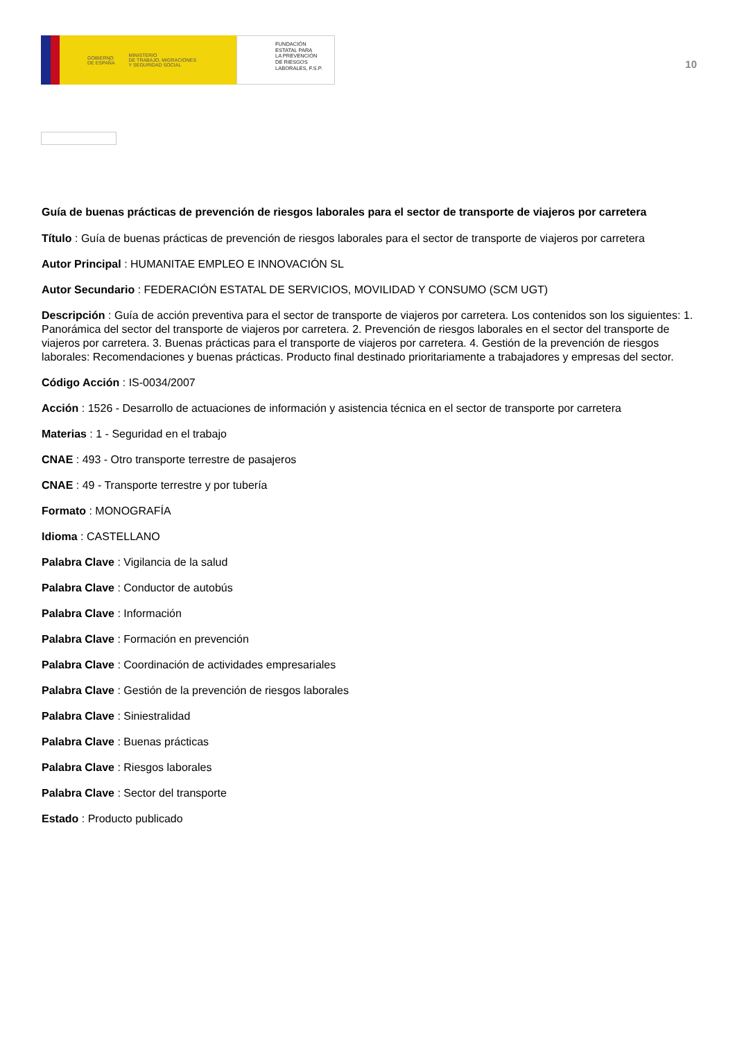GOBIERNO
DE ESPAÑA MINISTERIO
DE TRABAJO, MIGRACIONES
Y SEGURIDAD SOCIAL
FUNDACIÓN
ESTATAL PARA
LA PREVENCIÓN
DE RIESGOS
LABORALES, F.S.P.
10
Guía de buenas prácticas de prevención de riesgos laborales para el sector de transporte de viajeros por carretera
Título : Guía de buenas prácticas de prevención de riesgos laborales para el sector de transporte de viajeros por carretera
Autor Principal : HUMANITAE EMPLEO E INNOVACIÓN SL
Autor Secundario : FEDERACIÓN ESTATAL DE SERVICIOS, MOVILIDAD Y CONSUMO (SCM UGT)
Descripción : Guía de acción preventiva para el sector de transporte de viajeros por carretera. Los contenidos son los siguientes: 1. Panorámica del sector del transporte de viajeros por carretera. 2. Prevención de riesgos laborales en el sector del transporte de viajeros por carretera. 3. Buenas prácticas para el transporte de viajeros por carretera. 4. Gestión de la prevención de riesgos laborales: Recomendaciones y buenas prácticas. Producto final destinado prioritariamente a trabajadores y empresas del sector.
Código Acción : IS-0034/2007
Acción : 1526 - Desarrollo de actuaciones de información y asistencia técnica en el sector de transporte por carretera
Materias : 1 - Seguridad en el trabajo
CNAE : 493 - Otro transporte terrestre de pasajeros
CNAE : 49 - Transporte terrestre y por tubería
Formato : MONOGRAFÍA
Idioma : CASTELLANO
Palabra Clave : Vigilancia de la salud
Palabra Clave : Conductor de autobús
Palabra Clave : Información
Palabra Clave : Formación en prevención
Palabra Clave : Coordinación de actividades empresariales
Palabra Clave : Gestión de la prevención de riesgos laborales
Palabra Clave : Siniestralidad
Palabra Clave : Buenas prácticas
Palabra Clave : Riesgos laborales
Palabra Clave : Sector del transporte
Estado : Producto publicado